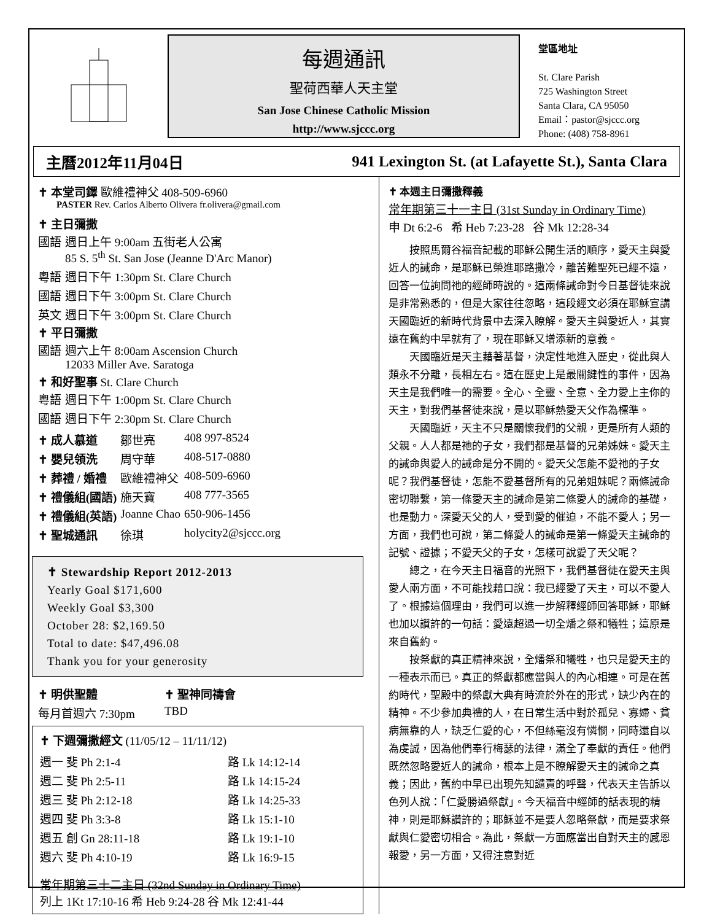每週通訊
聖荷西華人天主堂
San Jose Chinese Catholic Mission
http://www.sjccc.org
堂區地址
St. Clare Parish
725 Washington Street
Santa Clara, CA 95050
Email：pastor@sjccc.org
Phone: (408) 758-8961
主曆2012年11月04日 941 Lexington St. (at Lafayette St.), Santa Clara
✝ 本堂司鐸 歐維禮神父 408-509-6960
PASTER Rev. Carlos Alberto Olivera fr.olivera@gmail.com
✝ 主日彌撒
| 國語 | 週日上午 9:00am 五街老人公寓 85 S. 5<sup>th</sup> St. San Jose (Jeanne D'Arc Manor) |
| 粵語 | 週日下午 1:30pm St. Clare Church |
| 國語 | 週日下午 3:00pm St. Clare Church |
| 英文 | 週日下午 3:00pm St. Clare Church |
✝ 平日彌撒
| 國語 | 週六上午 8:00am Ascension Church 12033 Miller Ave. Saratoga |
✝ 和好聖事 St. Clare Church
| 粵語 | 週日下午 1:00pm St. Clare Church |
| 國語 | 週日下午 2:30pm St. Clare Church |
| ✝ 成人慕道 | 鄒世亮 | 408 997-8524 |
| ✝ 嬰兒領洗 | 周守華 | 408-517-0880 |
| ✝ 葬禮 / 婚禮 | 歐維禮神父 | 408-509-6960 |
| ✝ 禮儀組(國語) | 施天寶 | 408 777-3565 |
| ✝ 禮儀組(英語) | Joanne Chao | 650-906-1456 |
| ✝ 聖城通訊 | 徐琪 | holycity2@sjccc.org |
✝ Stewardship Report 2012-2013
Yearly Goal $171,600
Weekly Goal $3,300
October 28: $2,169.50
Total to date: $47,496.08
Thank you for your generosity
| ✝ 明供聖體 | ✝ 聖神同禱會 |
| 每月首週六 7:30pm | TBD |
✝ 下週彌撒經文 (11/05/12 – 11/11/12)
| 週一 斐 Ph 2:1-4 | 路 Lk 14:12-14 |
| 週二 斐 Ph 2:5-11 | 路 Lk 14:15-24 |
| 週三 斐 Ph 2:12-18 | 路 Lk 14:25-33 |
| 週四 斐 Ph 3:3-8 | 路 Lk 15:1-10 |
| 週五 創 Gn 28:11-18 | 路 Lk 19:1-10 |
| 週六 斐 Ph 4:10-19 | 路 Lk 16:9-15 |
常年期第三十二主日 (32nd Sunday in Ordinary Time)
列上 1Kt 17:10-16 希 Heb 9:24-28 谷 Mk 12:41-44
✝ 本週主日彌撒釋義
常年期第三十一主日 (31st Sunday in Ordinary Time)
申 Dt 6:2-6 希 Heb 7:23-28 谷 Mk 12:28-34
按照馬爾谷福音記載的耶穌公開生活的順序，愛天主與愛近人的誡命，是耶穌已榮進耶路撒冷，離苦難聖死已經不遠，回答一位詢問祂的經師時說的。這兩條誡命對今日基督徒來說是非常熟悉的，但是大家往往忽略，這段經文必須在耶穌宣講天國臨近的新時代背景中去深入瞭解。愛天主與愛近人，其實遠在舊約中早就有了，現在耶穌又增添新的意義。
天國臨近是天主藉著基督，決定性地進入歷史，從此與人類永不分離，長相左右。這在歷史上是最關鍵性的事件，因為天主是我們唯一的需要。全心、全靈、全意、全力愛上主你的天主，對我們基督徒來說，是以耶穌熱愛天父作為標準。
天國臨近，天主不只是關懷我們的父親，更是所有人類的父親。人人都是祂的子女，我們都是基督的兄弟姊妹。愛天主的誡命與愛人的誡命是分不開的。愛天父怎能不愛祂的子女呢？我們基督徒，怎能不愛基督所有的兄弟姐妹呢？兩條誡命密切聯繫，第一條愛天主的誡命是第二條愛人的誡命的基礎，也是動力。深愛天父的人，受到愛的催迫，不能不愛人；另一方面，我們也可說，第二條愛人的誡命是第一條愛天主誡命的記號、證據；不愛天父的子女，怎樣可說愛了天父呢？
總之，在今天主日福音的光照下，我們基督徒在愛天主與愛人兩方面，不可能找藉口說：我已經愛了天主，可以不愛人了。根據這個理由，我們可以進一步解釋經師回答耶穌，耶穌也加以讚許的一句話：愛遠超過一切全燔之祭和犧牲；這原是來自舊約。
按祭獻的真正精神來說，全燔祭和犧牲，也只是愛天主的一種表示而已。真正的祭獻都應當與人的內心相連。可是在舊約時代，聖殿中的祭獻大典有時流於外在的形式，缺少內在的精神。不少參加典禮的人，在日常生活中對於孤兒、寡婦、貧病無靠的人，缺乏仁愛的心，不但絲毫沒有憐憫，同時還自以為虔誠，因為他們奉行梅瑟的法律，滿全了奉獻的責任。他們既然忽略愛近人的誡命，根本上是不瞭解愛天主的誡命之真義；因此，舊約中早已出現先知譴責的呼聲，代表天主告訴以色列人說：「仁愛勝過祭獻」。今天福音中經師的話表現的精神，則是耶穌讚許的；耶穌並不是要人忽略祭獻，而是要求祭獻與仁愛密切相合。為此，祭獻一方面應當出自對天主的感恩報愛，另一方面，又得注意對近